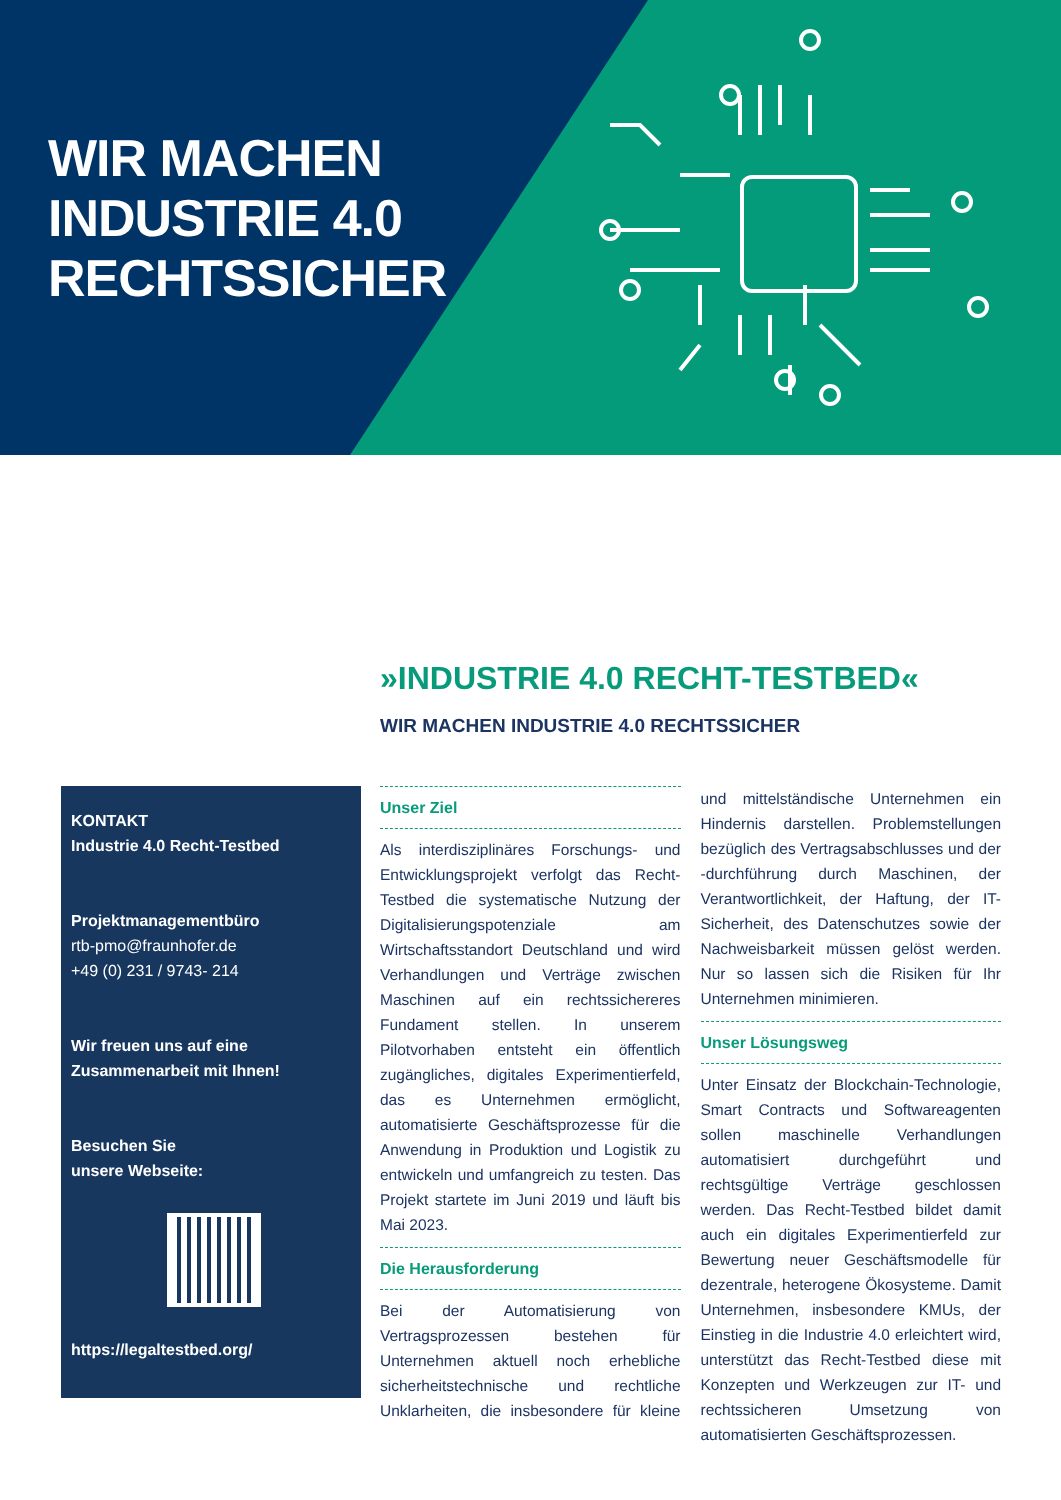WIR MACHEN
INDUSTRIE 4.0
RECHTSSICHER
»INDUSTRIE 4.0 RECHT-TESTBED«
WIR MACHEN INDUSTRIE 4.0 RECHTSSICHER
KONTAKT
Industrie 4.0 Recht-Testbed
Projektmanagementbüro
rtb-pmo@fraunhofer.de
+49 (0) 231 / 9743- 214
Wir freuen uns auf eine
Zusammenarbeit mit Ihnen!
Besuchen Sie
unsere Webseite:
https://legaltestbed.org/
Unser Ziel
Als interdisziplinäres Forschungs- und Entwicklungsprojekt verfolgt das Recht-Testbed die systematische Nutzung der Digitalisierungspotenziale am Wirtschaftsstandort Deutschland und wird Verhandlungen und Verträge zwischen Maschinen auf ein rechtssichereres Fundament stellen. In unserem Pilotvorhaben entsteht ein öffentlich zugängliches, digitales Experimentierfeld, das es Unternehmen ermöglicht, automatisierte Geschäftsprozesse für die Anwendung in Produktion und Logistik zu entwickeln und umfangreich zu testen. Das Projekt startete im Juni 2019 und läuft bis Mai 2023.
Die Herausforderung
Bei der Automatisierung von Vertragsprozessen bestehen für Unternehmen aktuell noch erhebliche sicherheitstechnische und rechtliche Unklarheiten, die insbesondere für kleine und mittelständische Unternehmen ein Hindernis darstellen. Problemstellungen bezüglich des Vertragsabschlusses und der -durchführung durch Maschinen, der Verantwortlichkeit, der Haftung, der IT-Sicherheit, des Datenschutzes sowie der Nachweisbarkeit müssen gelöst werden. Nur so lassen sich die Risiken für Ihr Unternehmen minimieren.
Unser Lösungsweg
Unter Einsatz der Blockchain-Technologie, Smart Contracts und Softwareagenten sollen maschinelle Verhandlungen automatisiert durchgeführt und rechtsgültige Verträge geschlossen werden. Das Recht-Testbed bildet damit auch ein digitales Experimentierfeld zur Bewertung neuer Geschäftsmodelle für dezentrale, heterogene Ökosysteme. Damit Unternehmen, insbesondere KMUs, der Einstieg in die Industrie 4.0 erleichtert wird, unterstützt das Recht-Testbed diese mit Konzepten und Werkzeugen zur IT- und rechtssicheren Umsetzung von automatisierten Geschäftsprozessen.